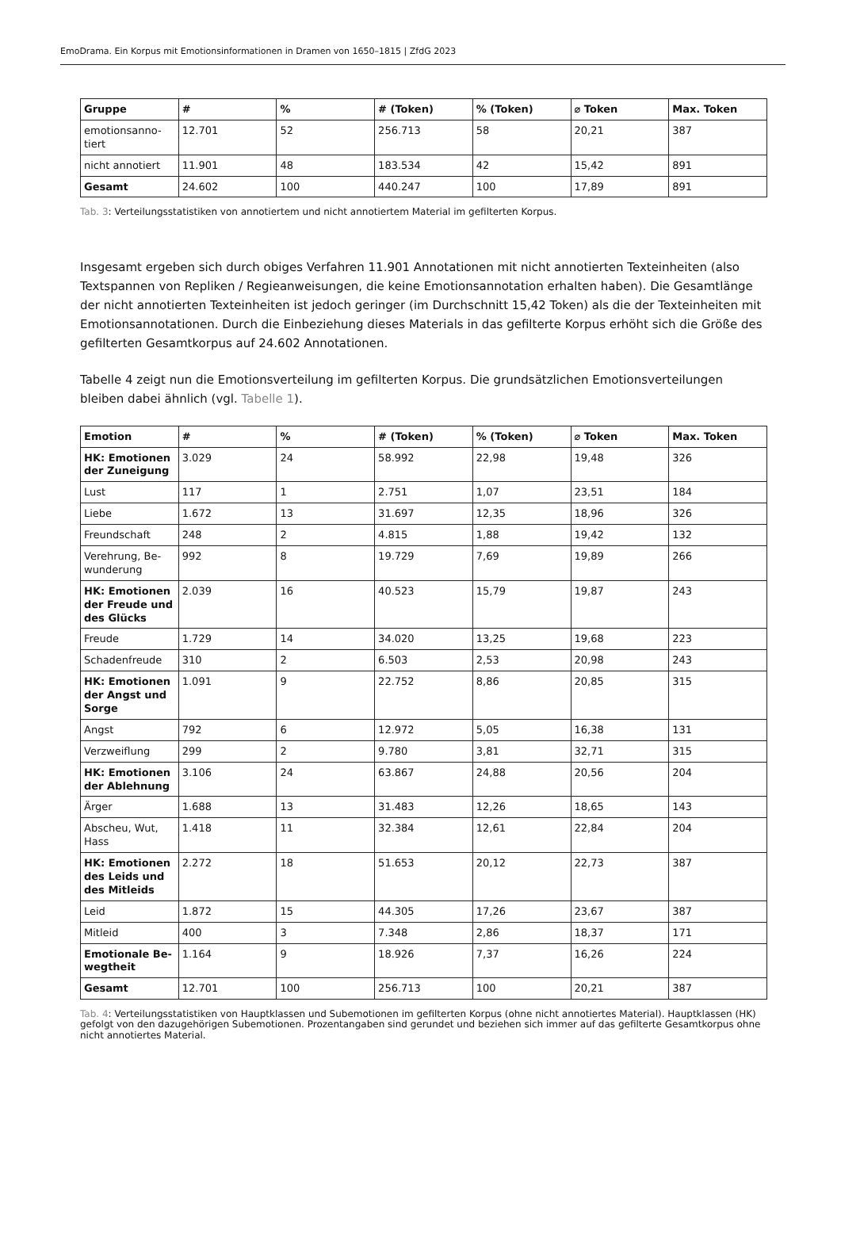EmoDrama. Ein Korpus mit Emotionsinformationen in Dramen von 1650–1815 | ZfdG 2023
| Gruppe | # | % | # (Token) | % (Token) | ⌀ Token | Max. Token |
| --- | --- | --- | --- | --- | --- | --- |
| emotionsanno-tiert | 12.701 | 52 | 256.713 | 58 | 20,21 | 387 |
| nicht annotiert | 11.901 | 48 | 183.534 | 42 | 15,42 | 891 |
| Gesamt | 24.602 | 100 | 440.247 | 100 | 17,89 | 891 |
Tab. 3: Verteilungsstatistiken von annotiertem und nicht annotiertem Material im gefilterten Korpus.
Insgesamt ergeben sich durch obiges Verfahren 11.901 Annotationen mit nicht annotierten Texteinheiten (also Textspannen von Repliken / Regieanweisungen, die keine Emotionsannotation erhalten haben). Die Gesamtlänge der nicht annotierten Texteinheiten ist jedoch geringer (im Durchschnitt 15,42 Token) als die der Texteinheiten mit Emotionsannotationen. Durch die Einbeziehung dieses Materials in das gefilterte Korpus erhöht sich die Größe des gefilterten Gesamtkorpus auf 24.602 Annotationen.
Tabelle 4 zeigt nun die Emotionsverteilung im gefilterten Korpus. Die grundsätzlichen Emotionsverteilungen bleiben dabei ähnlich (vgl. Tabelle 1).
| Emotion | # | % | # (Token) | % (Token) | ⌀ Token | Max. Token |
| --- | --- | --- | --- | --- | --- | --- |
| HK: Emotionen der Zuneigung | 3.029 | 24 | 58.992 | 22,98 | 19,48 | 326 |
| Lust | 117 | 1 | 2.751 | 1,07 | 23,51 | 184 |
| Liebe | 1.672 | 13 | 31.697 | 12,35 | 18,96 | 326 |
| Freundschaft | 248 | 2 | 4.815 | 1,88 | 19,42 | 132 |
| Verehrung, Be-wunderung | 992 | 8 | 19.729 | 7,69 | 19,89 | 266 |
| HK: Emotionen der Freude und des Glücks | 2.039 | 16 | 40.523 | 15,79 | 19,87 | 243 |
| Freude | 1.729 | 14 | 34.020 | 13,25 | 19,68 | 223 |
| Schadenfreude | 310 | 2 | 6.503 | 2,53 | 20,98 | 243 |
| HK: Emotionen der Angst und Sorge | 1.091 | 9 | 22.752 | 8,86 | 20,85 | 315 |
| Angst | 792 | 6 | 12.972 | 5,05 | 16,38 | 131 |
| Verzweiflung | 299 | 2 | 9.780 | 3,81 | 32,71 | 315 |
| HK: Emotionen der Ablehnung | 3.106 | 24 | 63.867 | 24,88 | 20,56 | 204 |
| Ärger | 1.688 | 13 | 31.483 | 12,26 | 18,65 | 143 |
| Abscheu, Wut, Hass | 1.418 | 11 | 32.384 | 12,61 | 22,84 | 204 |
| HK: Emotionen des Leids und des Mitleids | 2.272 | 18 | 51.653 | 20,12 | 22,73 | 387 |
| Leid | 1.872 | 15 | 44.305 | 17,26 | 23,67 | 387 |
| Mitleid | 400 | 3 | 7.348 | 2,86 | 18,37 | 171 |
| Emotionale Be-wegtheit | 1.164 | 9 | 18.926 | 7,37 | 16,26 | 224 |
| Gesamt | 12.701 | 100 | 256.713 | 100 | 20,21 | 387 |
Tab. 4: Verteilungsstatistiken von Hauptklassen und Subemotionen im gefilterten Korpus (ohne nicht annotiertes Material). Hauptklassen (HK) gefolgt von den dazugehörigen Subemotionen. Prozentangaben sind gerundet und beziehen sich immer auf das gefilterte Gesamtkorpus ohne nicht annotiertes Material.